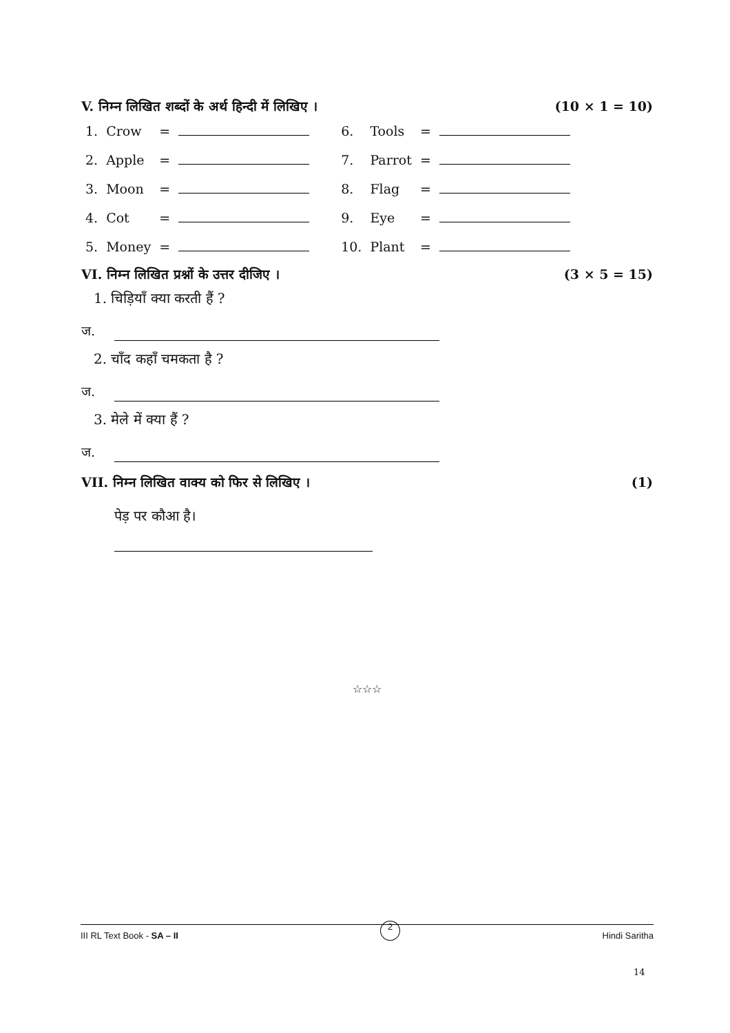V. निम्न लिखित शब्दों के अर्थ हिन्दी में लिखिए । (10 × 1 = 10)
| 1. | Crow | = | | 6. | Tools | = | |
| 2. | Apple | = | | 7. | Parrot | = | |
| 3. | Moon | = | | 8. | Flag | = | |
| 4. | Cot | = | | 9. | Eye | = | |
| 5. | Money | = | | 10. | Plant | = | |
VI. निम्न लिखित प्रश्नों के उत्तर दीजिए । (3 × 5 = 15)
1. चिड़ियाँ क्या करती हैं ?
ज.
2. चाँद कहाँ चमकता है ?
ज.
3. मेले में क्या हैं ?
ज.
VII. निम्न लिखित वाक्य को फिर से लिखिए । (1)
पेड़ पर कौआ है।
☆☆☆
III RL Text Book - SA – II 2 Hindi Saritha
14